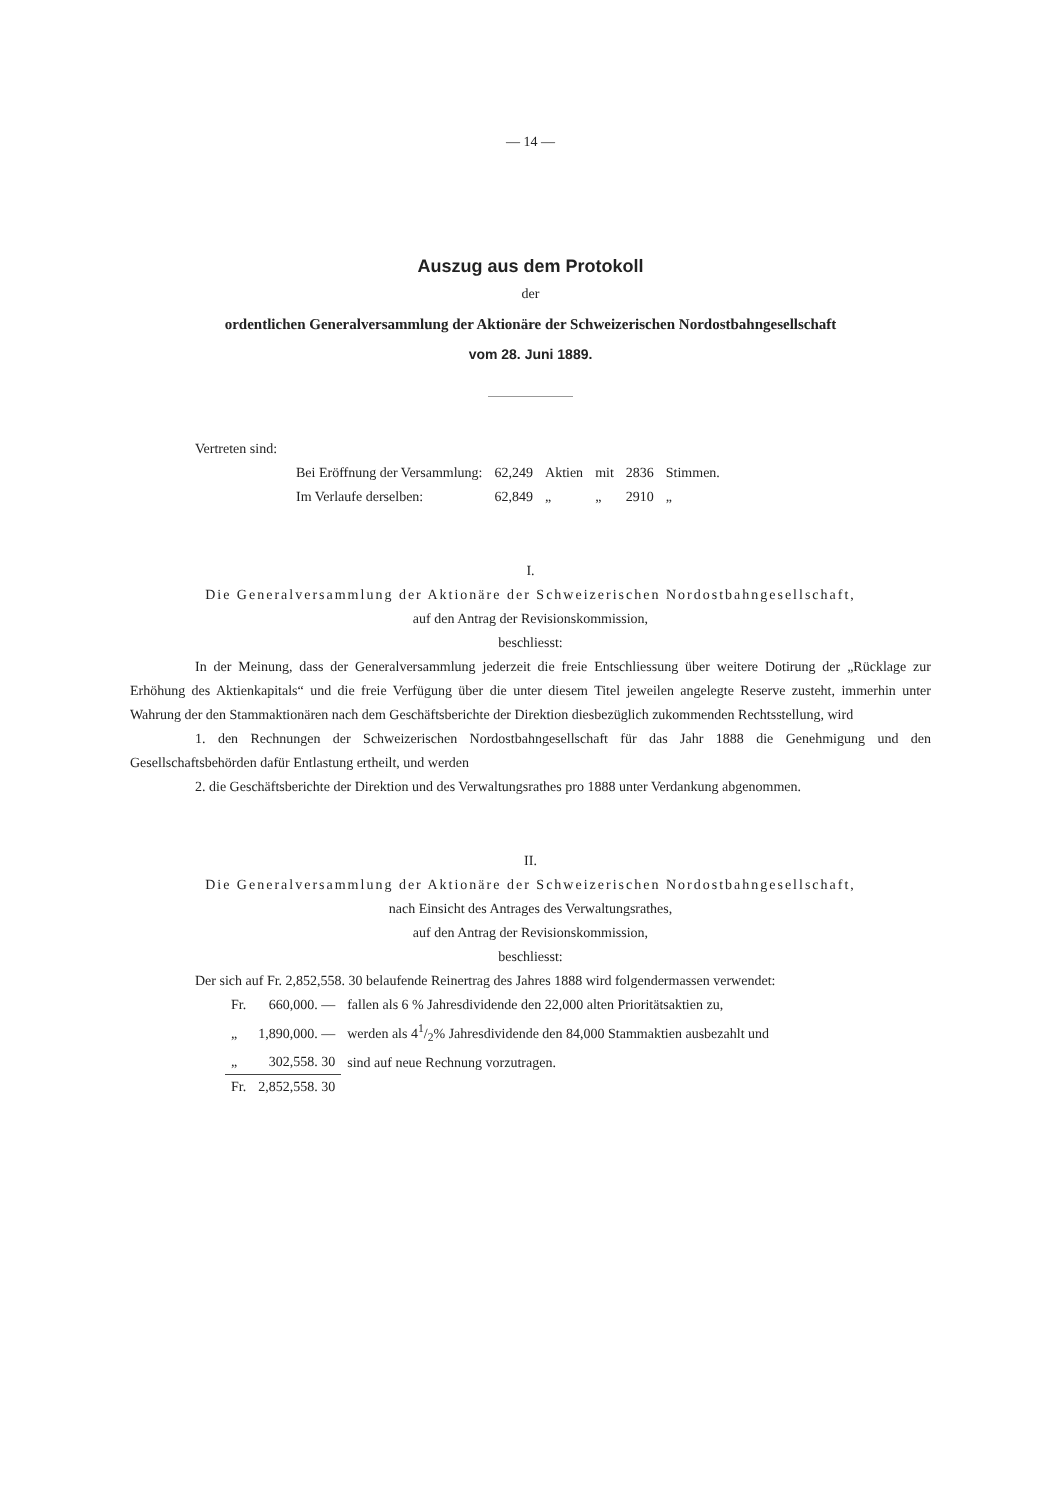— 14 —
Auszug aus dem Protokoll
der
ordentlichen Generalversammlung der Aktionäre der Schweizerischen Nordostbahngesellschaft
vom 28. Juni 1889.
Vertreten sind:
| Bei Eröffnung der Versammlung: | 62,249 | Aktien | mit | 2836 | Stimmen. |
| Im Verlaufe derselben: | 62,849 | „ | „ | 2910 | „ |
I.
Die Generalversammlung der Aktionäre der Schweizerischen Nordostbahngesellschaft,
auf den Antrag der Revisionskommission,
beschliesst:
In der Meinung, dass der Generalversammlung jederzeit die freie Entschliessung über weitere Dotirung der „Rücklage zur Erhöhung des Aktienkapitals“ und die freie Verfügung über die unter diesem Titel jeweilen angelegte Reserve zusteht, immerhin unter Wahrung der den Stammaktionären nach dem Geschäftsberichte der Direktion diesbezüglich zukommenden Rechtsstellung, wird
1. den Rechnungen der Schweizerischen Nordostbahngesellschaft für das Jahr 1888 die Genehmigung und den Gesellschaftsbehörden dafür Entlastung ertheilt, und werden
2. die Geschäftsberichte der Direktion und des Verwaltungsrathes pro 1888 unter Verdankung abgenommen.
II.
Die Generalversammlung der Aktionäre der Schweizerischen Nordostbahngesellschaft,
nach Einsicht des Antrages des Verwaltungsrathes,
auf den Antrag der Revisionskommission,
beschliesst:
Der sich auf Fr. 2,852,558. 30 belaufende Reinertrag des Jahres 1888 wird folgendermassen verwendet:
| Fr. | 660,000. — | fallen als 6 % Jahresdividende den 22,000 alten Prioritätsaktien zu, |
| „ | 1,890,000. — | werden als 41/2% Jahresdividende den 84,000 Stammaktien ausbezahlt und |
| „ | 302,558. 30 | sind auf neue Rechnung vorzutragen. |
| Fr. | 2,852,558. 30 | |